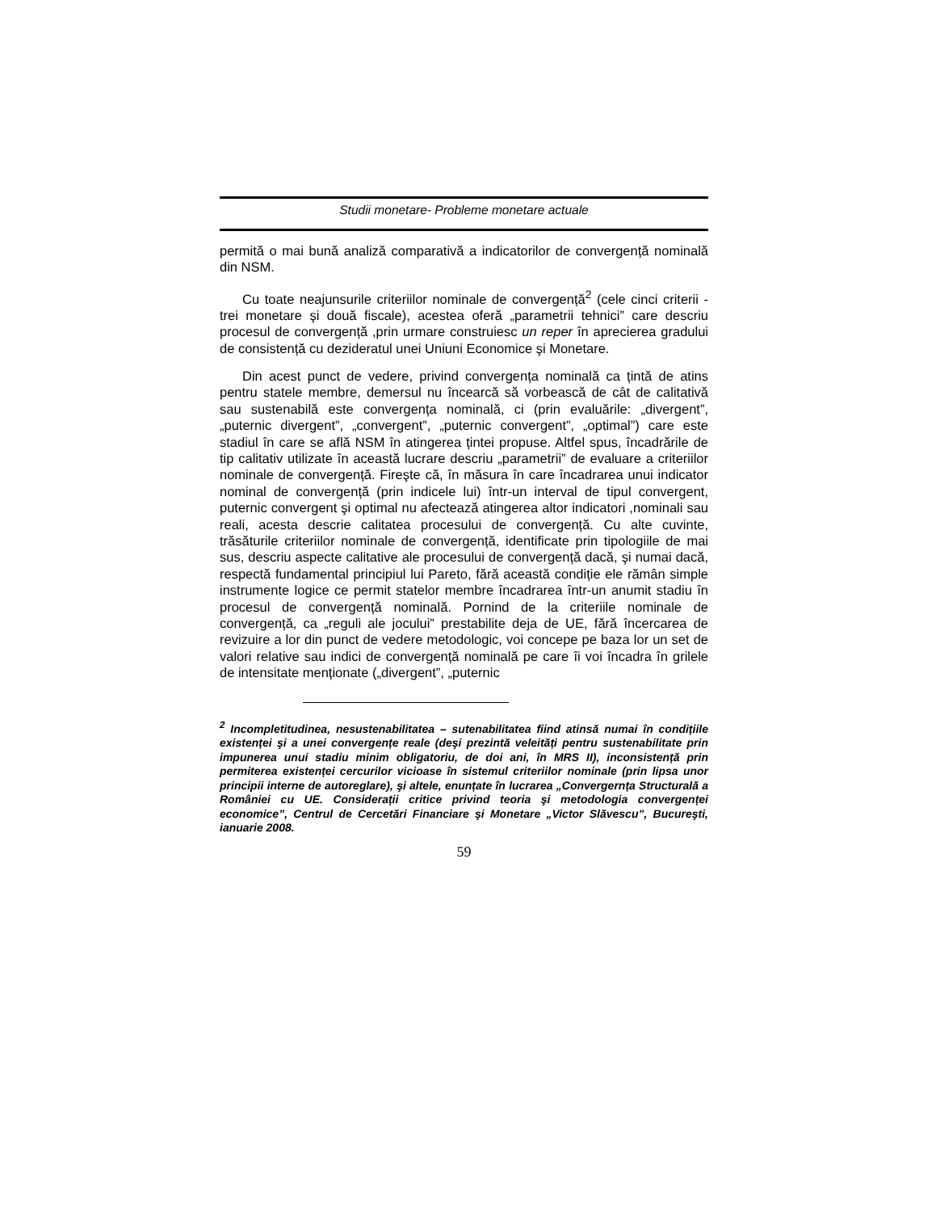Studii monetare- Probleme monetare actuale
permită o mai bună analiză comparativă a indicatorilor de convergență nominală din NSM.
Cu toate neajunsurile criteriilor nominale de convergență<sup>2</sup> (cele cinci criterii - trei monetare şi două fiscale), acestea oferă „parametrii tehnici” care descriu procesul de convergență ,prin urmare construiesc un reper în aprecierea gradului de consistență cu dezideratul unei Uniuni Economice şi Monetare.
Din acest punct de vedere, privind convergența nominală ca țintă de atins pentru statele membre, demersul nu încearcă să vorbească de cât de calitativă sau sustenabilă este convergența nominală, ci (prin evaluările: „divergent”, „puternic divergent”, „convergent”, „puternic convergent”, „optimal”) care este stadiul în care se află NSM în atingerea țintei propuse. Altfel spus, încadrările de tip calitativ utilizate în această lucrare descriu „parametrii” de evaluare a criteriilor nominale de convergență. Fireşte că, în măsura în care încadrarea unui indicator nominal de convergență (prin indicele lui) într-un interval de tipul convergent, puternic convergent şi optimal nu afectează atingerea altor indicatori ,nominali sau reali, acesta descrie calitatea procesului de convergență. Cu alte cuvinte, trăsăturile criteriilor nominale de convergență, identificate prin tipologiile de mai sus, descriu aspecte calitative ale procesului de convergență dacă, şi numai dacă, respectă fundamental principiul lui Pareto, fără această condiție ele rămân simple instrumente logice ce permit statelor membre încadrarea într-un anumit stadiu în procesul de convergență nominală. Pornind de la criteriile nominale de convergență, ca „reguli ale jocului” prestabilite deja de UE, fără încercarea de revizuire a lor din punct de vedere metodologic, voi concepe pe baza lor un set de valori relative sau indici de convergență nominală pe care îi voi încadra în grilele de intensitate menționate („divergent”, „puternic
<sup>2</sup> Incompletitudinea, nesustenabilitatea – sutenabilitatea fiind atinsă numai în condițiile existenței şi a unei convergențe reale (deşi prezintă veleități pentru sustenabilitate prin impunerea unui stadiu minim obligatoriu, de doi ani, în MRS II), inconsistență prin permiterea existenței cercurilor vicioase în sistemul criteriilor nominale (prin lipsa unor principii interne de autoreglare), şi altele, enunțate în lucrarea „Convergernța Structurală a României cu UE. Considerații critice privind teoria şi metodologia convergenței economice”, Centrul de Cercetări Financiare şi Monetare „Victor Slăvescu”, Bucureşti, ianuarie 2008.
59